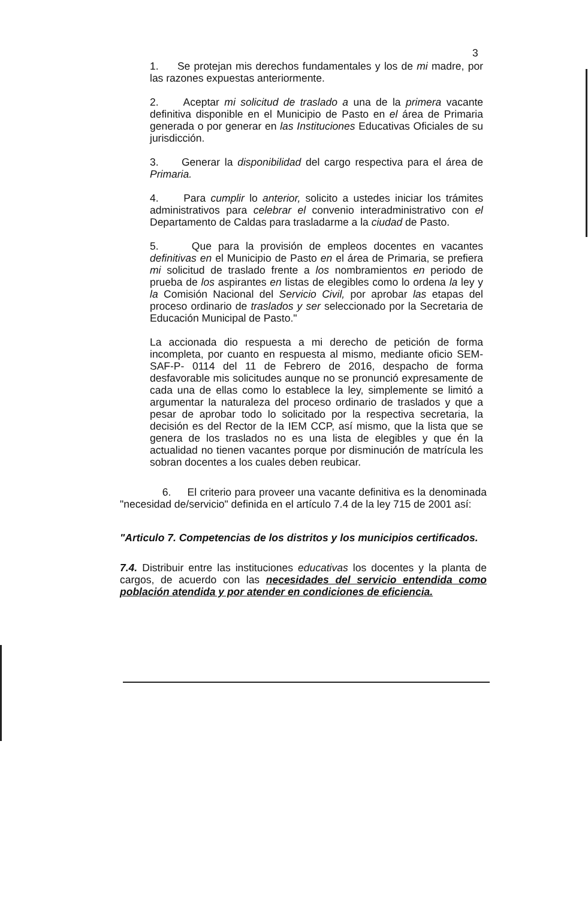3
1. Se protejan mis derechos fundamentales y los de mi madre, por las razones expuestas anteriormente.
2. Aceptar mi solicitud de traslado a una de la primera vacante definitiva disponible en el Municipio de Pasto en el área de Primaria generada o por generar en las Instituciones Educativas Oficiales de su jurisdicción.
3. Generar la disponibilidad del cargo respectiva para el área de Primaria.
4. Para cumplir lo anterior, solicito a ustedes iniciar los trámites administrativos para celebrar el convenio interadministrativo con el Departamento de Caldas para trasladarme a la ciudad de Pasto.
5. Que para la provisión de empleos docentes en vacantes definitivas en el Municipio de Pasto en el área de Primaria, se prefiera mi solicitud de traslado frente a los nombramientos en periodo de prueba de los aspirantes en listas de elegibles como lo ordena la ley y la Comisión Nacional del Servicio Civil, por aprobar las etapas del proceso ordinario de traslados y ser seleccionado por la Secretaria de Educación Municipal de Pasto."
La accionada dio respuesta a mi derecho de petición de forma incompleta, por cuanto en respuesta al mismo, mediante oficio SEM- SAF-P- 0114 del 11 de Febrero de 2016, despacho de forma desfavorable mis solicitudes aunque no se pronunció expresamente de cada una de ellas como lo establece la ley, simplemente se limitó a argumentar la naturaleza del proceso ordinario de traslados y que a pesar de aprobar todo lo solicitado por la respectiva secretaria, la decisión es del Rector de la IEM CCP, así mismo, que la lista que se genera de los traslados no es una lista de elegibles y que én la actualidad no tienen vacantes porque por disminución de matrícula les sobran docentes a los cuales deben reubicar.
6. El criterio para proveer una vacante definitiva es la denominada "necesidad de/servicio" definida en el artículo 7.4 de la ley 715 de 2001 así:
"Articulo 7. Competencias de los distritos y los municipios certificados.
7.4. Distribuir entre las instituciones educativas los docentes y la planta de cargos, de acuerdo con las necesidades del servicio entendida como población atendida y por atender en condiciones de eficiencia.